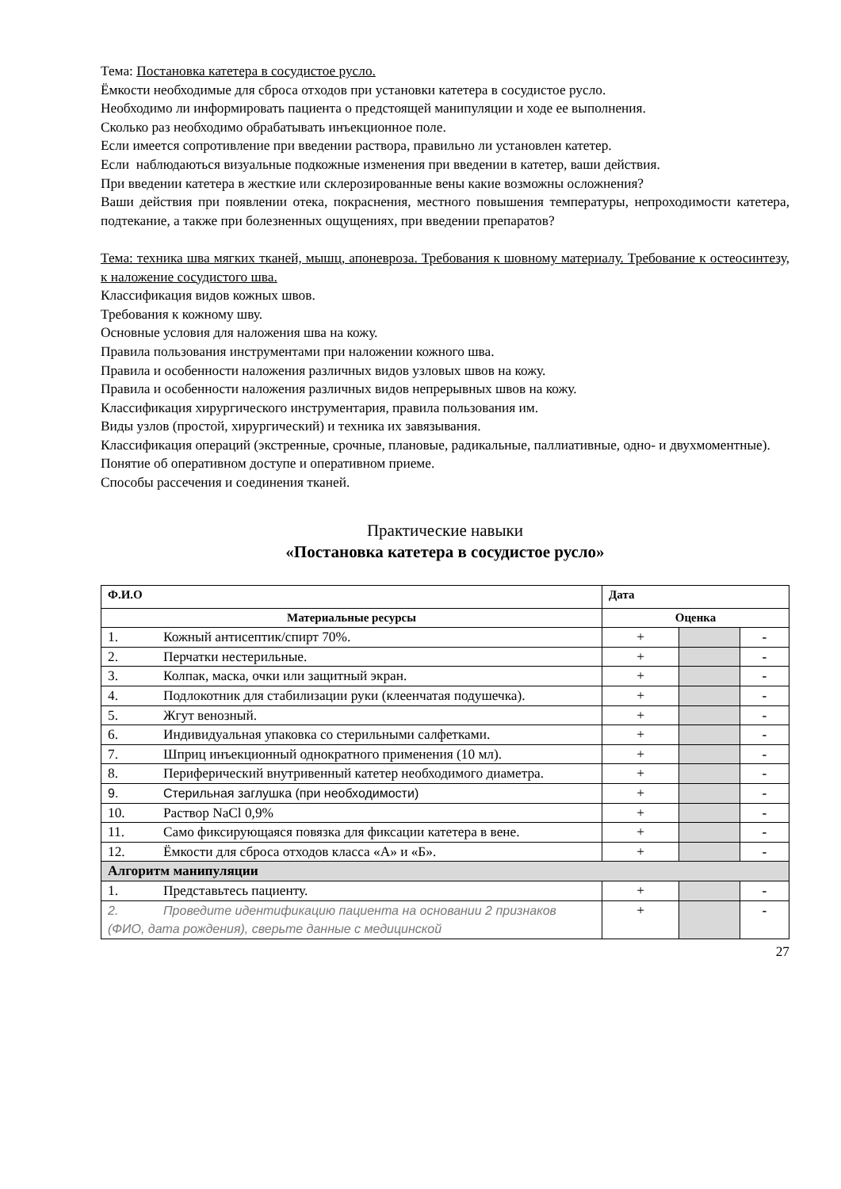Тема: Постановка катетера в сосудистое русло.
Ёмкости необходимые для сброса отходов при установки катетера в сосудистое русло.
Необходимо ли информировать пациента о предстоящей манипуляции и ходе ее выполнения.
Сколько раз необходимо обрабатывать инъекционное поле.
Если имеется сопротивление при введении раствора, правильно ли установлен катетер.
Если наблюдаються визуальные подкожные изменения при введении в катетер, ваши действия.
При введении катетера в жесткие или склерозированные вены какие возможны осложнения?
Ваши действия при появлении отека, покраснения, местного повышения температуры, непроходимости катетера, подтекание, а также при болезненных ощущениях, при введении препаратов?
Тема: техника шва мягких тканей, мышц, апоневроза. Требования к шовному материалу. Требование к остеосинтезу, к наложение сосудистого шва.
Классификация видов кожных швов.
Требования к кожному шву.
Основные условия для наложения шва на кожу.
Правила пользования инструментами при наложении кожного шва.
Правила и особенности наложения различных видов узловых швов на кожу.
Правила и особенности наложения различных видов непрерывных швов на кожу.
Классификация хирургического инструментария, правила пользования им.
Виды узлов (простой, хирургический) и техника их завязывания.
Классификация операций (экстренные, срочные, плановые, радикальные, паллиативные, одно- и двухмоментные).
Понятие об оперативном доступе и оперативном приеме.
Способы рассечения и соединения тканей.
Практические навыки
«Постановка катетера в сосудистое русло»
| Ф.И.О | Дата | | |
| Материальные ресурсы | Оценка | | |
| 1. Кожный антисептик/спирт 70%. | + | | - |
| 2. Перчатки нестерильные. | + | | - |
| 3. Колпак, маска, очки или защитный экран. | + | | - |
| 4. Подлокотник для стабилизации руки (клеенчатая подушечка). | + | | - |
| 5. Жгут венозный. | + | | - |
| 6. Индивидуальная упаковка со стерильными салфетками. | + | | - |
| 7. Шприц инъекционный однократного применения (10 мл). | + | | - |
| 8. Периферический внутривенный катетер необходимого диаметра. | + | | - |
| 9. Стерильная заглушка (при необходимости) | + | | - |
| 10. Раствор NaCl 0,9% | + | | - |
| 11. Само фиксирующаяся повязка для фиксации катетера в вене. | + | | - |
| 12. Ёмкости для сброса отходов класса «А» и «Б». | + | | - |
| Алгоритм манипуляции | | | |
| 1. Представьтесь пациенту. | + | | - |
| 2. Проведите идентификацию пациента на основании 2 признаков (ФИО, дата рождения), сверьте данные с медицинской | + | | - |
27